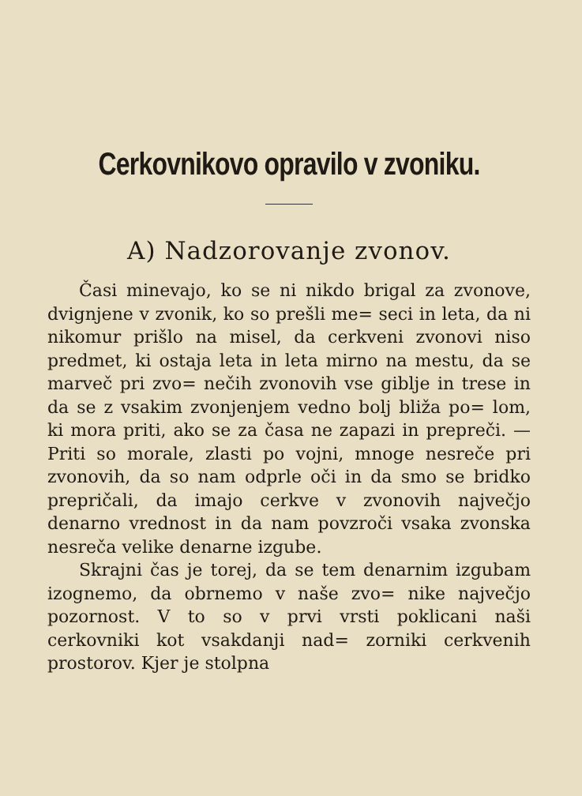Cerkovnikovo opravilo v zvoniku.
A) Nadzorovanje zvonov.
Časi minevajo, ko se ni nikdo brigal za zvonove, dvignjene v zvonik, ko so prešli me= seci in leta, da ni nikomur prišlo na misel, da cerkveni zvonovi niso predmet, ki ostaja leta in leta mirno na mestu, da se marveč pri zvo= nečih zvonovih vse giblje in trese in da se z vsakim zvonjenjem vedno bolj bliža po= lom, ki mora priti, ako se za časa ne zapazi in prepreči. — Priti so morale, zlasti po vojni, mnoge nesreče pri zvonovih, da so nam odprle oči in da smo se bridko prepričali, da imajo cerkve v zvonovih največjo denarno vrednost in da nam povzroči vsaka zvonska nesreča velike denarne izgube.
Skrajni čas je torej, da se tem denarnim izgubam izognemo, da obrnemo v naše zvo= nike največjo pozornost. V to so v prvi vrsti poklicani naši cerkovniki kot vsakdanji nad= zorniki cerkvenih prostorov. Kjer je stolpna